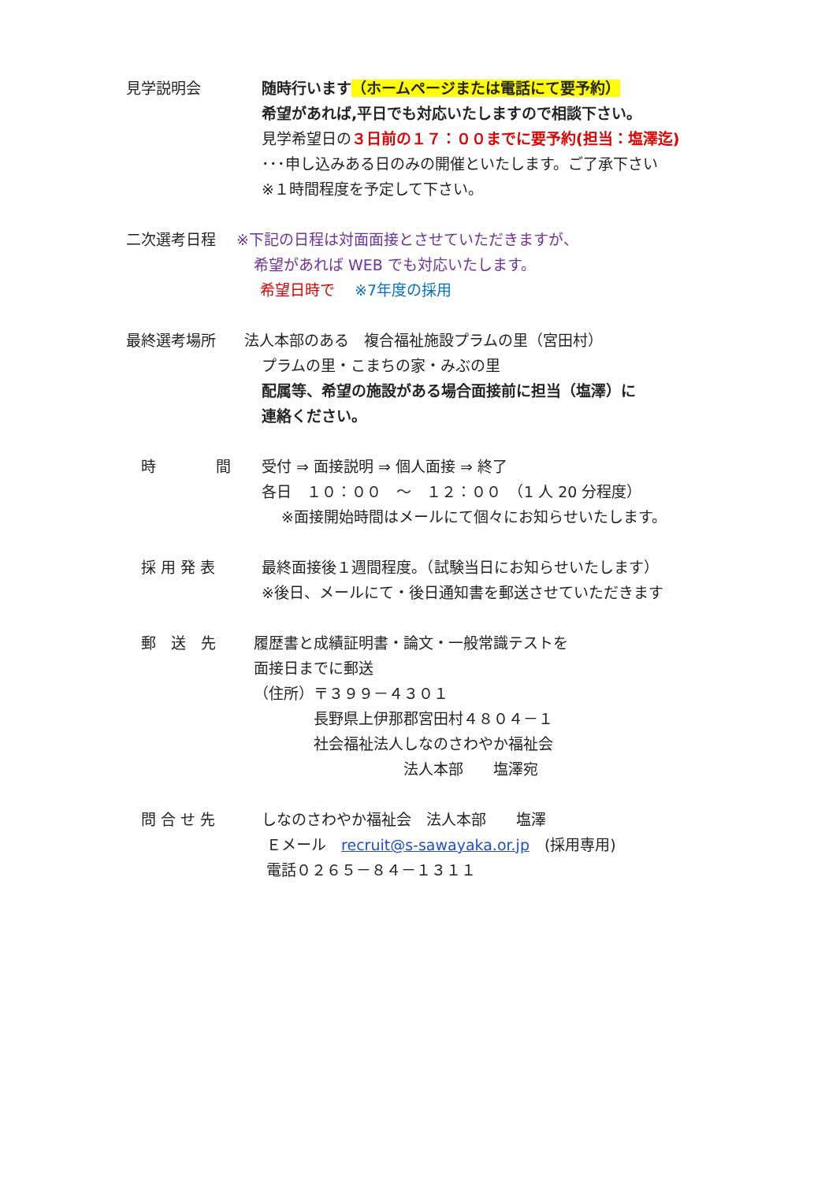見学説明会 随時行います（ホームページまたは電話にて要予約）
希望があれば,平日でも対応いたしますので相談下さい。
見学希望日の３日前の１７：００までに要予約(担当：塩澤迄)
･･･申し込みある日のみの開催といたします。ご了承下さい
※１時間程度を予定して下さい。
二次選考日程 ※下記の日程は対面面接とさせていただきますが、
希望があれば WEB でも対応いたします。
希望日時で　 ※7年度の採用
最終選考場所 法人本部のある　複合福祉施設プラムの里（宮田村）
プラムの里・こまちの家・みぶの里
配属等、希望の施設がある場合面接前に担当（塩澤）に
連絡ください。
　時　　　　間 受付 ⇒ 面接説明 ⇒ 個人面接 ⇒ 終了
各日　１０：００　～　１２：００　（1 人 20 分程度）
　 ※面接開始時間はメールにて個々にお知らせいたします。
　採 用 発 表 最終面接後１週間程度。（試験当日にお知らせいたします）
※後日、メールにて・後日通知書を郵送させていただきます
　郵　送　先 履歴書と成績証明書・論文・一般常識テストを
面接日までに郵送
（住所）〒３９９－４３０１
　　　　長野県上伊那郡宮田村４８０４－１
　　　　社会福祉法人しなのさわやか福祉会
　　　　　　　　　　法人本部　　塩澤宛
　問 合 せ 先 しなのさわやか福祉会　法人本部　　塩澤
Ｅメール　recruit@s-sawayaka.or.jp　(採用専用)
電話０２６５－８４－１３１１